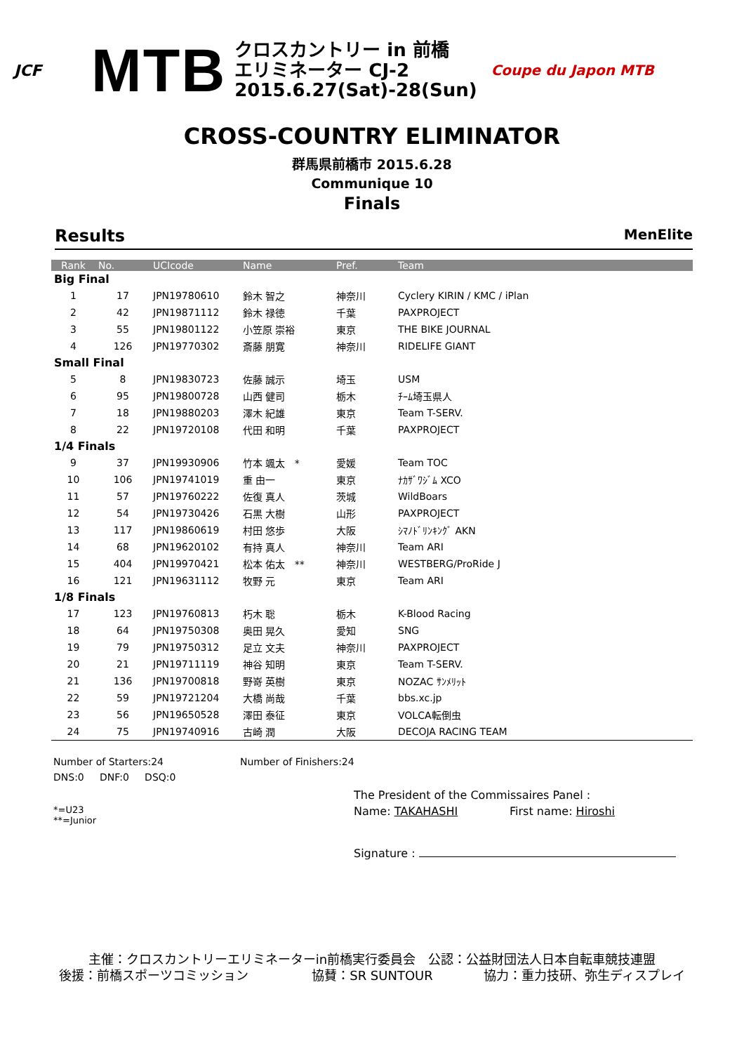JCF
MTB
クロスカントリー in 前橋
エリミネーター CJ-2
2015.6.27(Sat)-28(Sun)
Coupe du Japon MTB
CROSS-COUNTRY ELIMINATOR
群馬県前橋市 2015.6.28
Communique 10
Finals
Results MenElite
| Rank | No. | UCIcode | Name | Pref. | Team |
| --- | --- | --- | --- | --- | --- |
| Big Final | | | | | |
| 1 | 17 | JPN19780610 | 鈴木 智之 | 神奈川 | Cyclery KIRIN / KMC / iPlan |
| 2 | 42 | JPN19871112 | 鈴木 禄徳 | 千葉 | PAXPROJECT |
| 3 | 55 | JPN19801122 | 小笠原 崇裕 | 東京 | THE BIKE JOURNAL |
| 4 | 126 | JPN19770302 | 斎藤 朋寛 | 神奈川 | RIDELIFE GIANT |
| Small Final | | | | | |
| 5 | 8 | JPN19830723 | 佐藤 誠示 | 埼玉 | USM |
| 6 | 95 | JPN19800728 | 山西 健司 | 栃木 | ﾁｰﾑ埼玉県人 |
| 7 | 18 | JPN19880203 | 澤木 紀雄 | 東京 | Team T-SERV. |
| 8 | 22 | JPN19720108 | 代田 和明 | 千葉 | PAXPROJECT |
| 1/4 Finals | | | | | |
| 9 | 37 | JPN19930906 | 竹本 颯太 * | 愛媛 | Team TOC |
| 10 | 106 | JPN19741019 | 重 由一 | 東京 | ﾅｶｻﾞﾜｼﾞﾑ XCO |
| 11 | 57 | JPN19760222 | 佐復 真人 | 茨城 | WildBoars |
| 12 | 54 | JPN19730426 | 石黒 大樹 | 山形 | PAXPROJECT |
| 13 | 117 | JPN19860619 | 村田 悠歩 | 大阪 | ｼﾏﾉﾄﾞﾘﾝｷﾝｸﾞ AKN |
| 14 | 68 | JPN19620102 | 有持 真人 | 神奈川 | Team ARI |
| 15 | 404 | JPN19970421 | 松本 佑太 ** | 神奈川 | WESTBERG/ProRide J |
| 16 | 121 | JPN19631112 | 牧野 元 | 東京 | Team ARI |
| 1/8 Finals | | | | | |
| 17 | 123 | JPN19760813 | 朽木 聡 | 栃木 | K-Blood Racing |
| 18 | 64 | JPN19750308 | 奥田 晃久 | 愛知 | SNG |
| 19 | 79 | JPN19750312 | 足立 文夫 | 神奈川 | PAXPROJECT |
| 20 | 21 | JPN19711119 | 神谷 知明 | 東京 | Team T-SERV. |
| 21 | 136 | JPN19700818 | 野嵜 英樹 | 東京 | NOZAC ｻﾝﾒﾘｯﾄ |
| 22 | 59 | JPN19721204 | 大橋 尚哉 | 千葉 | bbs.xc.jp |
| 23 | 56 | JPN19650528 | 澤田 泰征 | 東京 | VOLCA転倒虫 |
| 24 | 75 | JPN19740916 | 古崎 潤 | 大阪 | DECOJA RACING TEAM |
Number of Starters:24 Number of Finishers:24
DNS:0 DNF:0 DSQ:0
The President of the Commissaires Panel :
*=U23
**=Junior Name: TAKAHASHI First name: Hiroshi
Signature :
主催：クロスカントリーエリミネーターin前橋実行委員会　公認：公益財団法人日本自転車競技連盟
後援：前橋スポーツコミッション　　　　　協賛：SR SUNTOUR　　　　協力：重力技研、弥生ディスプレイ